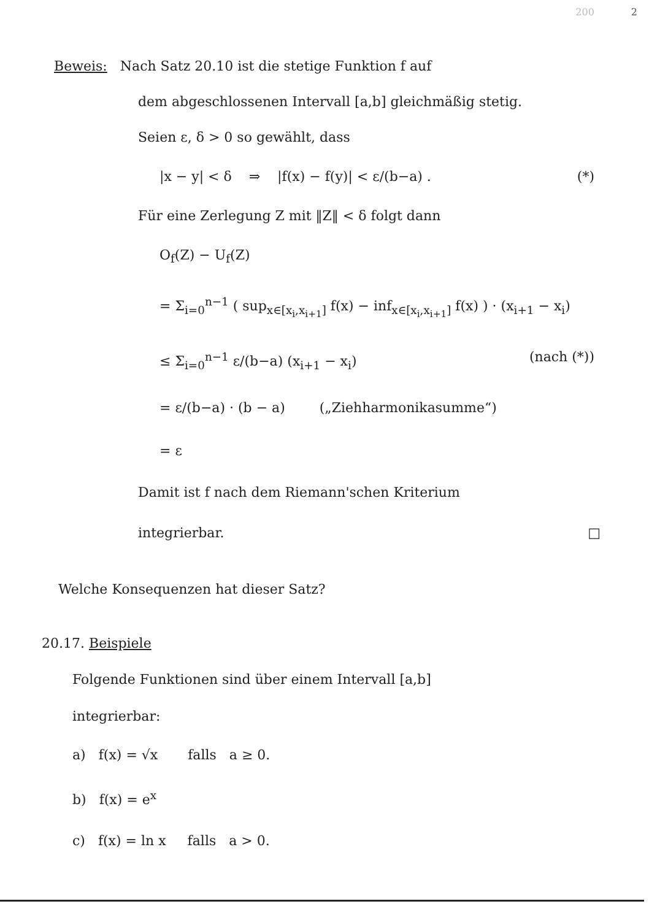200 2
Beweis: Nach Satz 20.10 ist die stetige Funktion f auf
dem abgeschlossenen Intervall [a,b] gleichmäßig stetig.
Seien ε, δ > 0 so gewählt, dass
|x − y| < δ ⇒ |f(x) − f(y)| < ε/(b−a) . (*)
Für eine Zerlegung Z mit ‖Z‖ < δ folgt dann
O<sub>f</sub>(Z) − U<sub>f</sub>(Z)
= Σ<sub>i=0</sub><sup>n−1</sup> ( sup<sub>x∈[x<sub>i</sub>,x<sub>i+1</sub>]</sub> f(x) − inf<sub>x∈[x<sub>i</sub>,x<sub>i+1</sub>]</sub> f(x) ) · (x<sub>i+1</sub> − x<sub>i</sub>)
≤ Σ<sub>i=0</sub><sup>n−1</sup> ε/(b−a) (x<sub>i+1</sub> − x<sub>i</sub>) (nach (*))
= ε/(b−a) · (b − a) („Ziehharmonikasumme“)
= ε
Damit ist f nach dem Riemann'schen Kriterium
integrierbar. □
Welche Konsequenzen hat dieser Satz?
20.17. Beispiele
Folgende Funktionen sind über einem Intervall [a,b]
integrierbar:
a) f(x) = √x falls a ≥ 0.
b) f(x) = e<sup>x</sup>
c) f(x) = ln x falls a > 0.